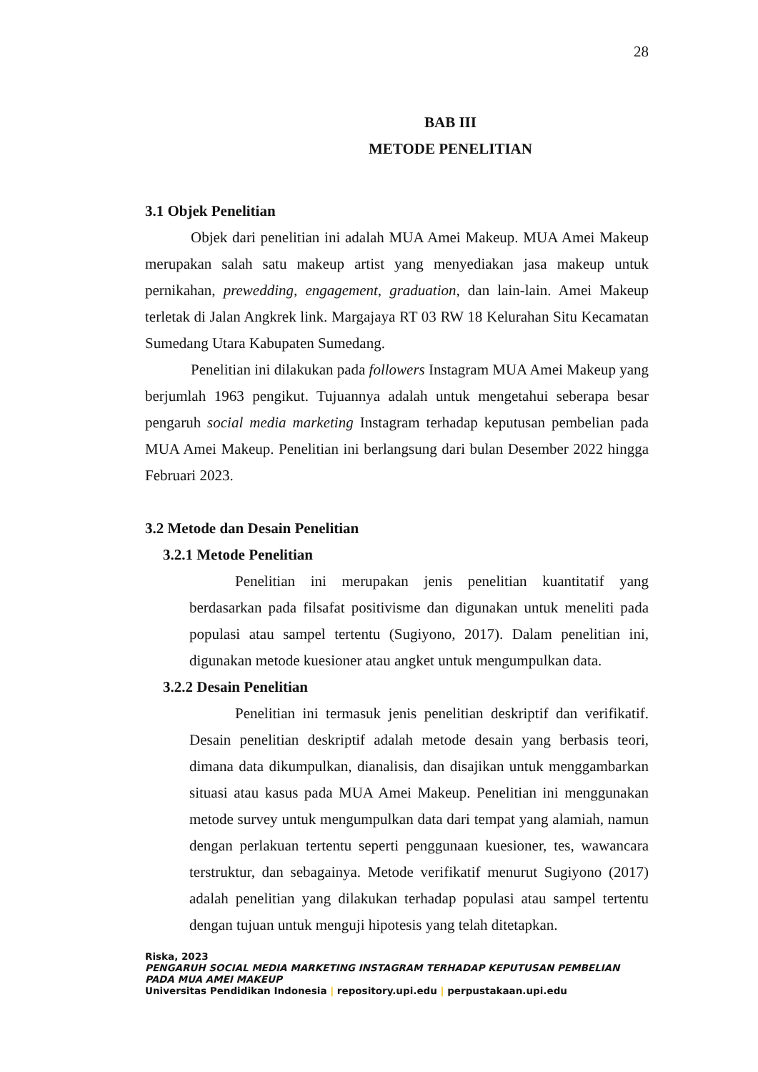28
BAB III
METODE PENELITIAN
3.1 Objek Penelitian
Objek dari penelitian ini adalah MUA Amei Makeup. MUA Amei Makeup merupakan salah satu makeup artist yang menyediakan jasa makeup untuk pernikahan, prewedding, engagement, graduation, dan lain-lain. Amei Makeup terletak di Jalan Angkrek link. Margajaya RT 03 RW 18 Kelurahan Situ Kecamatan Sumedang Utara Kabupaten Sumedang.
Penelitian ini dilakukan pada followers Instagram MUA Amei Makeup yang berjumlah 1963 pengikut. Tujuannya adalah untuk mengetahui seberapa besar pengaruh social media marketing Instagram terhadap keputusan pembelian pada MUA Amei Makeup. Penelitian ini berlangsung dari bulan Desember 2022 hingga Februari 2023.
3.2 Metode dan Desain Penelitian
3.2.1 Metode Penelitian
Penelitian ini merupakan jenis penelitian kuantitatif yang berdasarkan pada filsafat positivisme dan digunakan untuk meneliti pada populasi atau sampel tertentu (Sugiyono, 2017). Dalam penelitian ini, digunakan metode kuesioner atau angket untuk mengumpulkan data.
3.2.2 Desain Penelitian
Penelitian ini termasuk jenis penelitian deskriptif dan verifikatif. Desain penelitian deskriptif adalah metode desain yang berbasis teori, dimana data dikumpulkan, dianalisis, dan disajikan untuk menggambarkan situasi atau kasus pada MUA Amei Makeup. Penelitian ini menggunakan metode survey untuk mengumpulkan data dari tempat yang alamiah, namun dengan perlakuan tertentu seperti penggunaan kuesioner, tes, wawancara terstruktur, dan sebagainya. Metode verifikatif menurut Sugiyono (2017) adalah penelitian yang dilakukan terhadap populasi atau sampel tertentu dengan tujuan untuk menguji hipotesis yang telah ditetapkan.
Riska, 2023
PENGARUH SOCIAL MEDIA MARKETING INSTAGRAM TERHADAP KEPUTUSAN PEMBELIAN PADA MUA AMEI MAKEUP
Universitas Pendidikan Indonesia | repository.upi.edu | perpustakaan.upi.edu